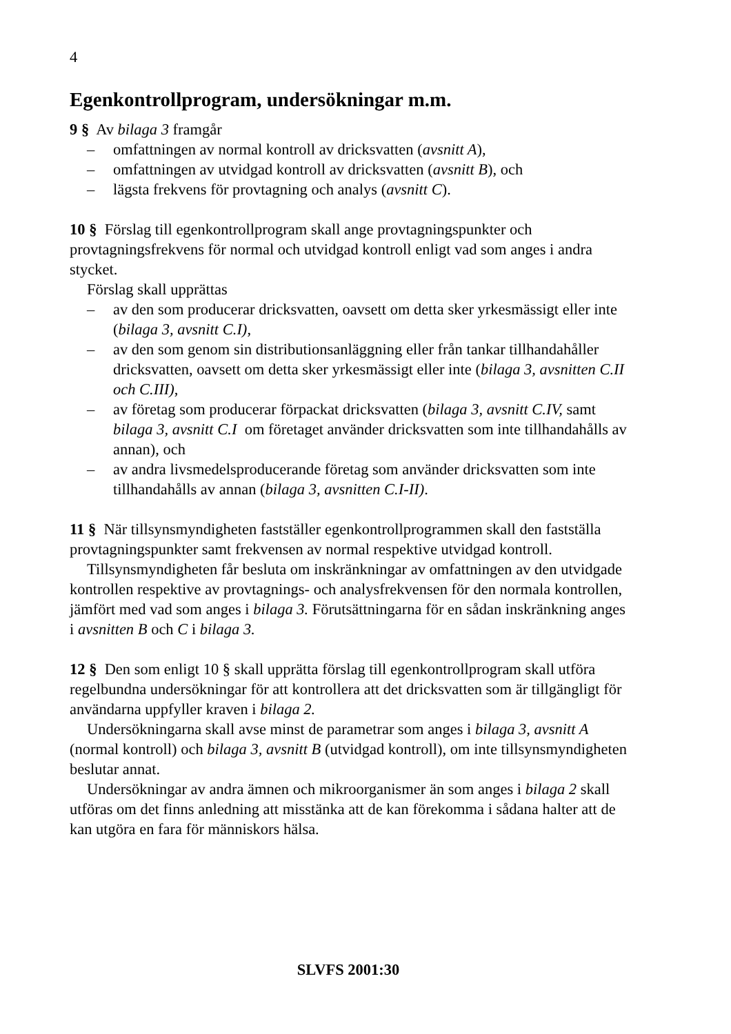4
Egenkontrollprogram, undersökningar m.m.
9 § Av bilaga 3 framgår
– omfattningen av normal kontroll av dricksvatten (avsnitt A),
– omfattningen av utvidgad kontroll av dricksvatten (avsnitt B), och
– lägsta frekvens för provtagning och analys (avsnitt C).
10 § Förslag till egenkontrollprogram skall ange provtagningspunkter och provtagningsfrekvens för normal och utvidgad kontroll enligt vad som anges i andra stycket.
Förslag skall upprättas
– av den som producerar dricksvatten, oavsett om detta sker yrkesmässigt eller inte (bilaga 3, avsnitt C.I),
– av den som genom sin distributionsanläggning eller från tankar tillhandahåller dricksvatten, oavsett om detta sker yrkesmässigt eller inte (bilaga 3, avsnitten C.II och C.III),
– av företag som producerar förpackat dricksvatten (bilaga 3, avsnitt C.IV, samt bilaga 3, avsnitt C.I om företaget använder dricksvatten som inte tillhandahålls av annan), och
– av andra livsmedelsproducerande företag som använder dricksvatten som inte tillhandahålls av annan (bilaga 3, avsnitten C.I-II).
11 § När tillsynsmyndigheten fastställer egenkontrollprogrammen skall den fastställa provtagningspunkter samt frekvensen av normal respektive utvidgad kontroll.
Tillsynsmyndigheten får besluta om inskränkningar av omfattningen av den utvidgade kontrollen respektive av provtagnings- och analysfrekvensen för den normala kontrollen, jämfört med vad som anges i bilaga 3. Förutsättningarna för en sådan inskränkning anges i avsnitten B och C i bilaga 3.
12 § Den som enligt 10 § skall upprätta förslag till egenkontrollprogram skall utföra regelbundna undersökningar för att kontrollera att det dricksvatten som är tillgängligt för användarna uppfyller kraven i bilaga 2.
Undersökningarna skall avse minst de parametrar som anges i bilaga 3, avsnitt A (normal kontroll) och bilaga 3, avsnitt B (utvidgad kontroll), om inte tillsynsmyndigheten beslutar annat.
Undersökningar av andra ämnen och mikroorganismer än som anges i bilaga 2 skall utföras om det finns anledning att misstänka att de kan förekomma i sådana halter att de kan utgöra en fara för människors hälsa.
SLVFS 2001:30